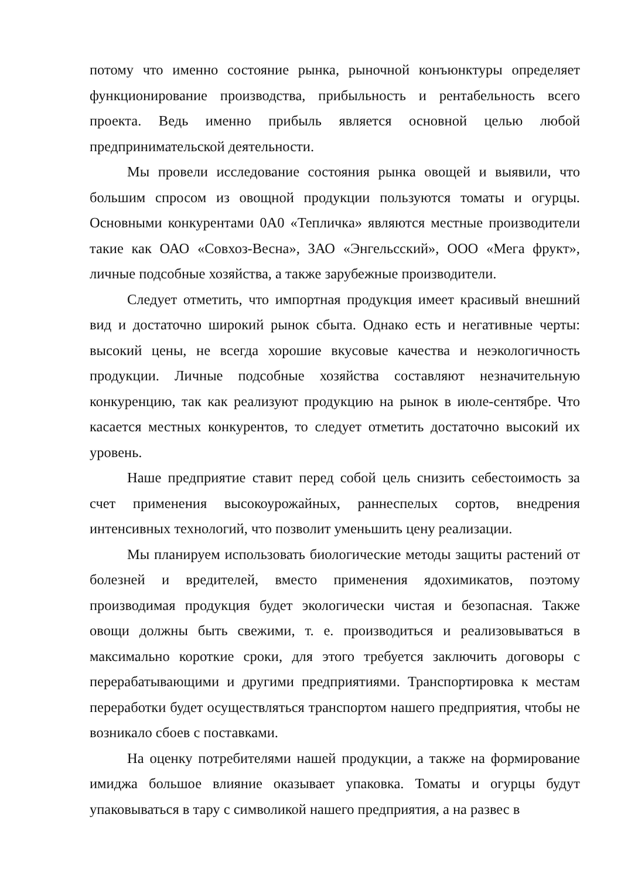потому что именно состояние рынка, рыночной конъюнктуры определяет функционирование производства, прибыльность и рентабельность всего проекта. Ведь именно прибыль является основной целью любой предпринимательской деятельности.
Мы провели исследование состояния рынка овощей и выявили, что большим спросом из овощной продукции пользуются томаты и огурцы. Основными конкурентами 0А0 «Тепличка» являются местные производители такие как ОАО «Совхоз-Весна», ЗАО «Энгельсский», ООО «Мега фрукт», личные подсобные хозяйства, а также зарубежные производители.
Следует отметить, что импортная продукция имеет красивый внешний вид и достаточно широкий рынок сбыта. Однако есть и негативные черты: высокий цены, не всегда хорошие вкусовые качества и неэкологичность продукции. Личные подсобные хозяйства составляют незначительную конкуренцию, так как реализуют продукцию на рынок в июле-сентябре. Что касается местных конкурентов, то следует отметить достаточно высокий их уровень.
Наше предприятие ставит перед собой цель снизить себестоимость за счет применения высокоурожайных, раннеспелых сортов, внедрения интенсивных технологий, что позволит уменьшить цену реализации.
Мы планируем использовать биологические методы защиты растений от болезней и вредителей, вместо применения ядохимикатов, поэтому производимая продукция будет экологически чистая и безопасная. Также овощи должны быть свежими, т. е. производиться и реализовываться в максимально короткие сроки, для этого требуется заключить договоры с перерабатывающими и другими предприятиями. Транспортировка к местам переработки будет осуществляться транспортом нашего предприятия, чтобы не возникало сбоев с поставками.
На оценку потребителями нашей продукции, а также на формирование имиджа большое влияние оказывает упаковка. Томаты и огурцы будут упаковываться в тару с символикой нашего предприятия, а на развес в